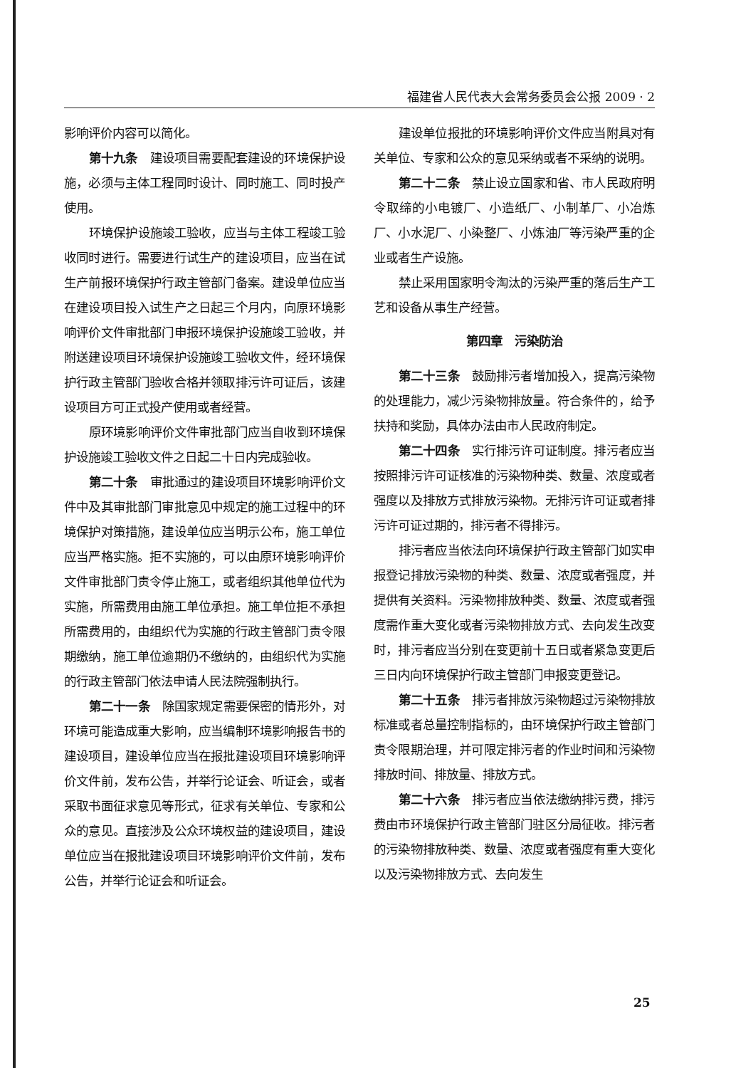福建省人民代表大会常务委员会公报 2009 · 2
影响评价内容可以简化。
第十九条　建设项目需要配套建设的环境保护设施，必须与主体工程同时设计、同时施工、同时投产使用。
环境保护设施竣工验收，应当与主体工程竣工验收同时进行。需要进行试生产的建设项目，应当在试生产前报环境保护行政主管部门备案。建设单位应当在建设项目投入试生产之日起三个月内，向原环境影响评价文件审批部门申报环境保护设施竣工验收，并附送建设项目环境保护设施竣工验收文件，经环境保护行政主管部门验收合格并领取排污许可证后，该建设项目方可正式投产使用或者经营。
原环境影响评价文件审批部门应当自收到环境保护设施竣工验收文件之日起二十日内完成验收。
第二十条　审批通过的建设项目环境影响评价文件中及其审批部门审批意见中规定的施工过程中的环境保护对策措施，建设单位应当明示公布，施工单位应当严格实施。拒不实施的，可以由原环境影响评价文件审批部门责令停止施工，或者组织其他单位代为实施，所需费用由施工单位承担。施工单位拒不承担所需费用的，由组织代为实施的行政主管部门责令限期缴纳，施工单位逾期仍不缴纳的，由组织代为实施的行政主管部门依法申请人民法院强制执行。
第二十一条　除国家规定需要保密的情形外，对环境可能造成重大影响，应当编制环境影响报告书的建设项目，建设单位应当在报批建设项目环境影响评价文件前，发布公告，并举行论证会、听证会，或者采取书面征求意见等形式，征求有关单位、专家和公众的意见。直接涉及公众环境权益的建设项目，建设单位应当在报批建设项目环境影响评价文件前，发布公告，并举行论证会和听证会。
建设单位报批的环境影响评价文件应当附具对有关单位、专家和公众的意见采纳或者不采纳的说明。
第二十二条　禁止设立国家和省、市人民政府明令取缔的小电镀厂、小造纸厂、小制革厂、小冶炼厂、小水泥厂、小染整厂、小炼油厂等污染严重的企业或者生产设施。
禁止采用国家明令淘汰的污染严重的落后生产工艺和设备从事生产经营。
第四章　污染防治
第二十三条　鼓励排污者增加投入，提高污染物的处理能力，减少污染物排放量。符合条件的，给予扶持和奖励，具体办法由市人民政府制定。
第二十四条　实行排污许可证制度。排污者应当按照排污许可证核准的污染物种类、数量、浓度或者强度以及排放方式排放污染物。无排污许可证或者排污许可证过期的，排污者不得排污。
排污者应当依法向环境保护行政主管部门如实申报登记排放污染物的种类、数量、浓度或者强度，并提供有关资料。污染物排放种类、数量、浓度或者强度需作重大变化或者污染物排放方式、去向发生改变时，排污者应当分别在变更前十五日或者紧急变更后三日内向环境保护行政主管部门申报变更登记。
第二十五条　排污者排放污染物超过污染物排放标准或者总量控制指标的，由环境保护行政主管部门责令限期治理，并可限定排污者的作业时间和污染物排放时间、排放量、排放方式。
第二十六条　排污者应当依法缴纳排污费，排污费由市环境保护行政主管部门驻区分局征收。排污者的污染物排放种类、数量、浓度或者强度有重大变化以及污染物排放方式、去向发生
25